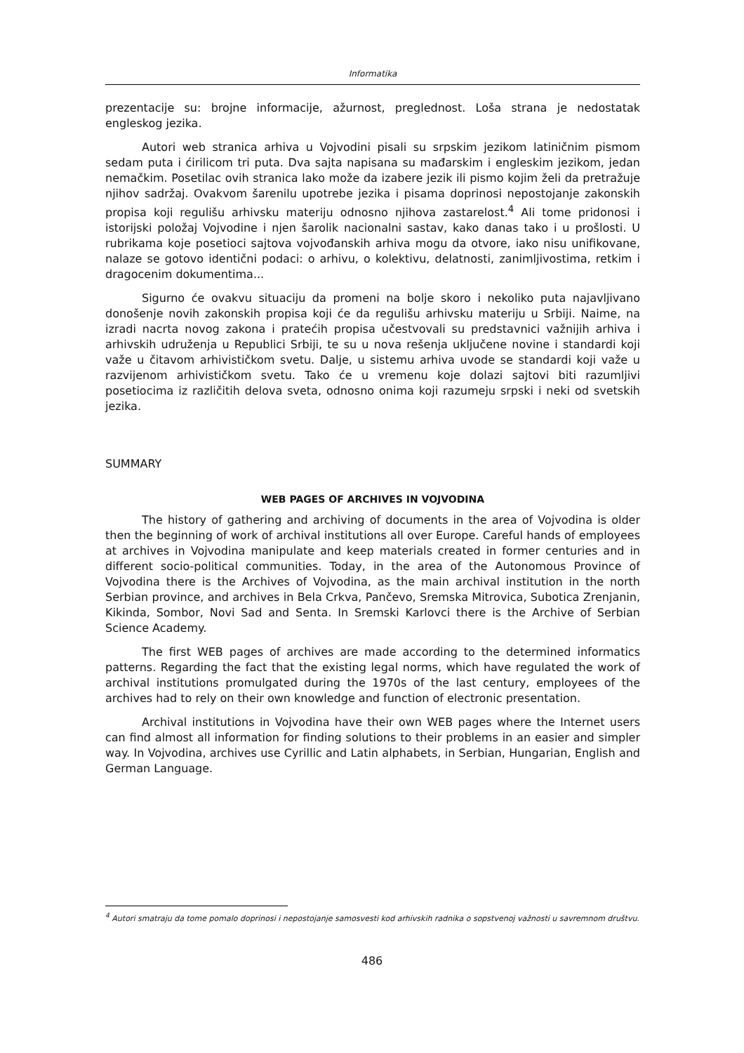Informatika
prezentacije su: brojne informacije, ažurnost, preglednost. Loša strana je nedostatak engleskog jezika.
Autori web stranica arhiva u Vojvodini pisali su srpskim jezikom latiničnim pismom sedam puta i ćirilicom tri puta. Dva sajta napisana su mađarskim i engleskim jezikom, jedan nemačkim. Posetilac ovih stranica lako može da izabere jezik ili pismo kojim želi da pretražuje njihov sadržaj. Ovakvom šarenilu upotrebe jezika i pisama doprinosi nepostojanje zakonskih propisa koji regulišu arhivsku materiju odnosno njihova zastarelost.<sup>4</sup> Ali tome pridonosi i istorijski položaj Vojvodine i njen šarolik nacionalni sastav, kako danas tako i u prošlosti. U rubrikama koje posetioci sajtova vojvođanskih arhiva mogu da otvore, iako nisu unifikovane, nalaze se gotovo identični podaci: o arhivu, o kolektivu, delatnosti, zanimljivostima, retkim i dragocenim dokumentima...
Sigurno će ovakvu situaciju da promeni na bolje skoro i nekoliko puta najavljivano donošenje novih zakonskih propisa koji će da regulišu arhivsku materiju u Srbiji. Naime, na izradi nacrta novog zakona i pratećih propisa učestvovali su predstavnici važnijih arhiva i arhivskih udruženja u Republici Srbiji, te su u nova rešenja uključene novine i standardi koji važe u čitavom arhivističkom svetu. Dalje, u sistemu arhiva uvode se standardi koji važe u razvijenom arhivističkom svetu. Tako će u vremenu koje dolazi sajtovi biti razumljivi posetiocima iz različitih delova sveta, odnosno onima koji razumeju srpski i neki od svetskih jezika.
SUMMARY
WEB PAGES OF ARCHIVES IN VOJVODINA
The history of gathering and archiving of documents in the area of Vojvodina is older then the beginning of work of archival institutions all over Europe. Careful hands of employees at archives in Vojvodina manipulate and keep materials created in former centuries and in different socio-political communities. Today, in the area of the Autonomous Province of Vojvodina there is the Archives of Vojvodina, as the main archival institution in the north Serbian province, and archives in Bela Crkva, Pančevo, Sremska Mitrovica, Subotica Zrenjanin, Kikinda, Sombor, Novi Sad and Senta. In Sremski Karlovci there is the Archive of Serbian Science Academy.
The first WEB pages of archives are made according to the determined informatics patterns. Regarding the fact that the existing legal norms, which have regulated the work of archival institutions promulgated during the 1970s of the last century, employees of the archives had to rely on their own knowledge and function of electronic presentation.
Archival institutions in Vojvodina have their own WEB pages where the Internet users can find almost all information for finding solutions to their problems in an easier and simpler way. In Vojvodina, archives use Cyrillic and Latin alphabets, in Serbian, Hungarian, English and German Language.
<sup>4</sup> Autori smatraju da tome pomalo doprinosi i nepostojanje samosvesti kod arhivskih radnika o sopstvenoj važnosti u savremnom društvu.
486